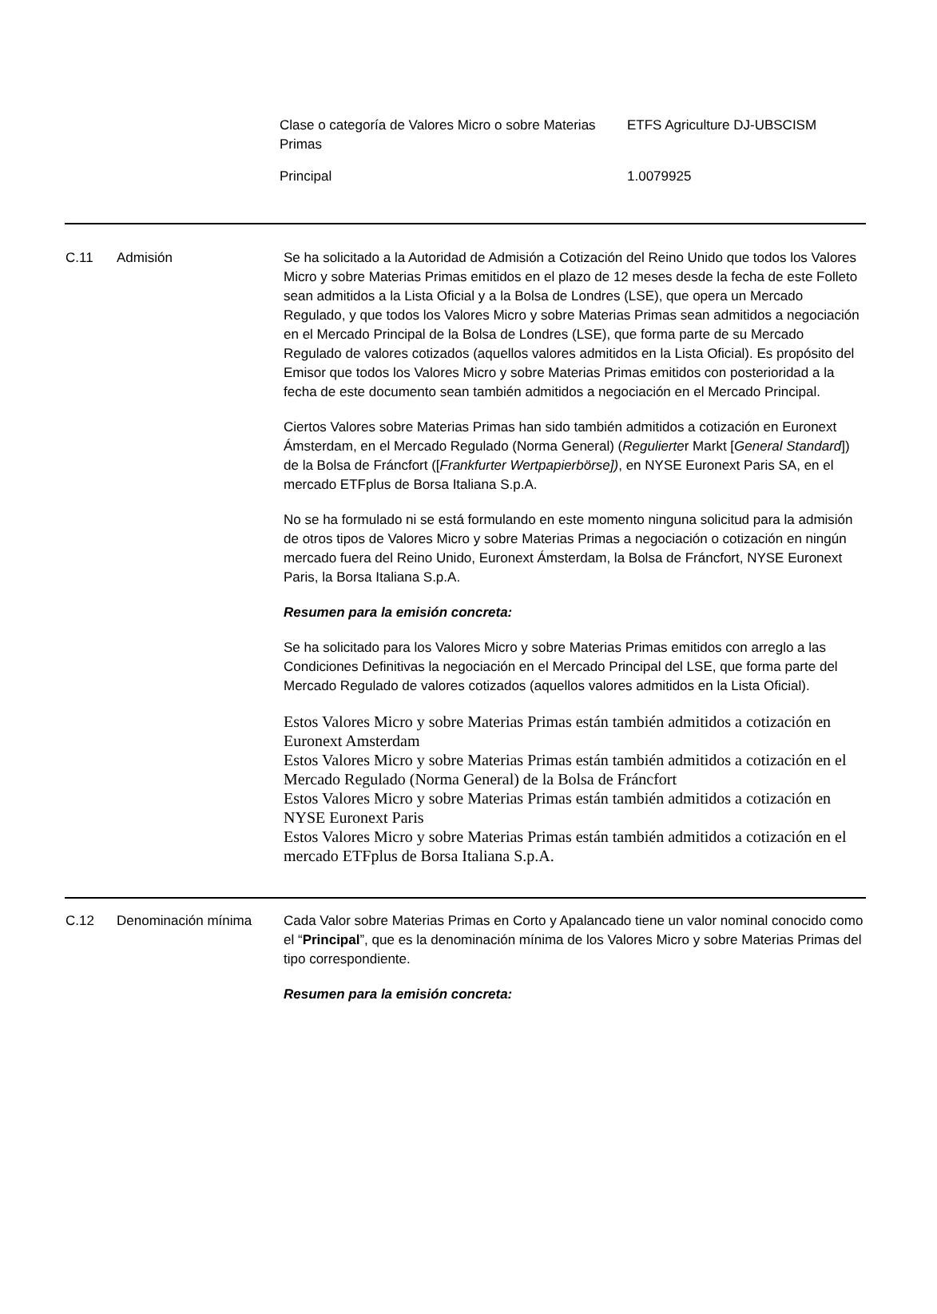| Clase o categoría de Valores Micro o sobre Materias Primas | ETFS Agriculture DJ-UBSCISM |
| Principal | 1.0079925 |
| C.11 | Admisión | Se ha solicitado a la Autoridad de Admisión a Cotización del Reino Unido que todos los Valores Micro y sobre Materias Primas emitidos en el plazo de 12 meses desde la fecha de este Folleto sean admitidos a la Lista Oficial y a la Bolsa de Londres (LSE), que opera un Mercado Regulado, y que todos los Valores Micro y sobre Materias Primas sean admitidos a negociación en el Mercado Principal de la Bolsa de Londres (LSE), que forma parte de su Mercado Regulado de valores cotizados (aquellos valores admitidos en la Lista Oficial). Es propósito del Emisor que todos los Valores Micro y sobre Materias Primas emitidos con posterioridad a la fecha de este documento sean también admitidos a negociación en el Mercado Principal. Ciertos Valores sobre Materias Primas han sido también admitidos a cotización en Euronext Ámsterdam, en el Mercado Regulado (Norma General) ( Regulierte r Markt [ General Standard ]) de la Bolsa de Fráncfort ([ Frankfurter Wertpapierbörse]) , en NYSE Euronext Paris SA, en el mercado ETFplus de Borsa Italiana S.p.A. No se ha formulado ni se está formulando en este momento ninguna solicitud para la admisión de otros tipos de Valores Micro y sobre Materias Primas a negociación o cotización en ningún mercado fuera del Reino Unido, Euronext Ámsterdam, la Bolsa de Fráncfort, NYSE Euronext Paris, la Borsa Italiana S.p.A. Resumen para la emisión concreta: Se ha solicitado para los Valores Micro y sobre Materias Primas emitidos con arreglo a las Condiciones Definitivas la negociación en el Mercado Principal del LSE, que forma parte del Mercado Regulado de valores cotizados (aquellos valores admitidos en la Lista Oficial). Estos Valores Micro y sobre Materias Primas están también admitidos a cotización en Euronext Amsterdam Estos Valores Micro y sobre Materias Primas están también admitidos a cotización en el Mercado Regulado (Norma General) de la Bolsa de Fráncfort Estos Valores Micro y sobre Materias Primas están también admitidos a cotización en NYSE Euronext Paris Estos Valores Micro y sobre Materias Primas están también admitidos a cotización en el mercado ETFplus de Borsa Italiana S.p.A. |
| C.12 | Denominación mínima | Cada Valor sobre Materias Primas en Corto y Apalancado tiene un valor nominal conocido como el “ Principal ”, que es la denominación mínima de los Valores Micro y sobre Materias Primas del tipo correspondiente. Resumen para la emisión concreta: |